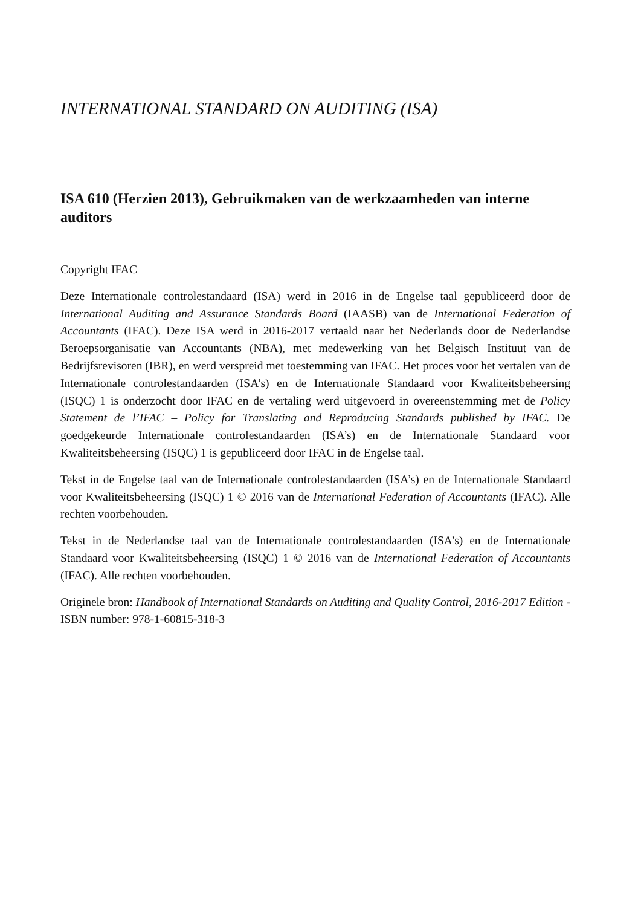INTERNATIONAL STANDARD ON AUDITING (ISA)
ISA 610 (Herzien 2013), Gebruikmaken van de werkzaamheden van interne auditors
Copyright IFAC
Deze Internationale controlestandaard (ISA) werd in 2016 in de Engelse taal gepubliceerd door de International Auditing and Assurance Standards Board (IAASB) van de International Federation of Accountants (IFAC). Deze ISA werd in 2016-2017 vertaald naar het Nederlands door de Nederlandse Beroepsorganisatie van Accountants (NBA), met medewerking van het Belgisch Instituut van de Bedrijfsrevisoren (IBR), en werd verspreid met toestemming van IFAC. Het proces voor het vertalen van de Internationale controlestandaarden (ISA’s) en de Internationale Standaard voor Kwaliteitsbeheersing (ISQC) 1 is onderzocht door IFAC en de vertaling werd uitgevoerd in overeenstemming met de Policy Statement de l’IFAC – Policy for Translating and Reproducing Standards published by IFAC. De goedgekeurde Internationale controlestandaarden (ISA’s) en de Internationale Standaard voor Kwaliteitsbeheersing (ISQC) 1 is gepubliceerd door IFAC in de Engelse taal.
Tekst in de Engelse taal van de Internationale controlestandaarden (ISA’s) en de Internationale Standaard voor Kwaliteitsbeheersing (ISQC) 1 © 2016 van de International Federation of Accountants (IFAC). Alle rechten voorbehouden.
Tekst in de Nederlandse taal van de Internationale controlestandaarden (ISA’s) en de Internationale Standaard voor Kwaliteitsbeheersing (ISQC) 1 © 2016 van de International Federation of Accountants (IFAC). Alle rechten voorbehouden.
Originele bron: Handbook of International Standards on Auditing and Quality Control, 2016-2017 Edition - ISBN number: 978-1-60815-318-3